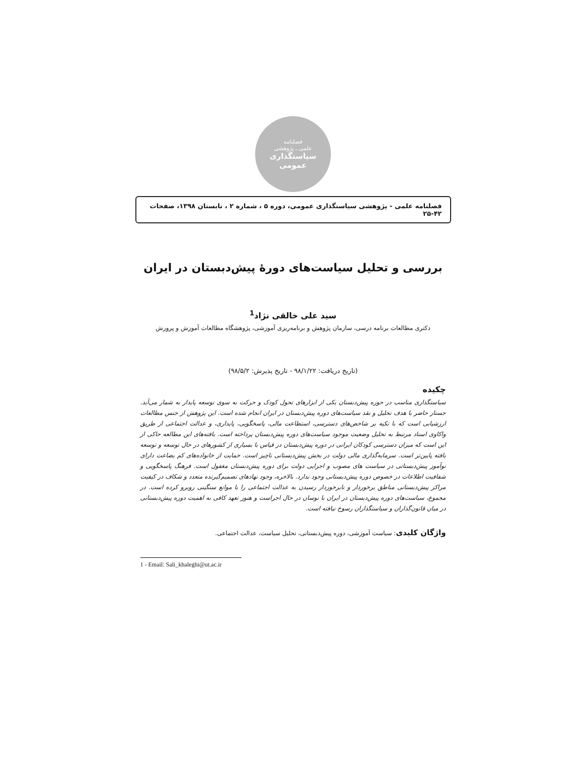فصلنامه
علمی ـ پژوهشی
سیاستگذاری عمومی
فصلنامه علمی - پژوهشی سیاستگذاری عمومی، دوره ۵ ، شماره ۲ ، تابستان ۱۳۹۸، صفحات ۴۲-۲۵
بررسی و تحلیل سیاست‌های دورۀ پیش‌دبستان در ایران
سید علی خالقی نژاد<sup>1</sup>
دکتری مطالعات برنامه درسی، سازمان پژوهش و برنامه‌ریزی آموزشی، پژوهشگاه مطالعات آموزش و پرورش
(تاریخ دریافت: ۹۸/۱/۲۲ - تاریخ پذیرش: ۹۸/۵/۲)
چکیده
سیاستگذاری مناسب در حوزه پیش‌دبستان یکی از ابزارهای تحول کودک و حرکت به سوی توسعه پایدار به شمار می‌آید. جستار حاضر با هدف تحلیل و نقد سیاست‌های دوره پیش‌دبستان در ایران انجام شده است. این پژوهش از جنس مطالعات ارزشیابی است که با تکیه بر شاخص‌های دسترسی، استطاعت مالی، پاسخگویی، پایداری، و عدالت اجتماعی از طریق واکاوی اسناد مرتبط به تحلیل وضعیت موجود سیاست‌های دوره پیش‌دبستان پرداخته است. یافته‌های این مطالعه حاکی از این است که میزان دسترسی کودکان ایرانی در دوره پیش‌دبستان در قیاس با بسیاری از کشورهای در حال توسعه و توسعه یافته پایین‌تر است. سرمایه‌گذاری مالی دولت در بخش پیش‌دبستانی ناچیز است. حمایت از خانواده‌های کم بضاعت دارای نوآموز پیش‌دبستانی در سیاست های مصوب و اجرایی دولت برای دوره پیش‌دبستان مغفول است. فرهنگ پاسخگویی و شفافیت اطلاعات در خصوص دوره پیش‌دبستانی وجود ندارد. بالاخره، وجود نهادهای تصمیم‌گیرنده متعدد و شکاف در کیفیت مراکز پیش‌دبستانی مناطق برخوردار و نابرخوردار رسیدن به عدالت اجتماعی را با موانع سنگینی روبرو کرده است. در مجموع، سیاست‌های دوره پیش‌دبستان در ایران با نوسان در حال اجراست و هنوز تعهد کافی به اهمیت دوره پیش‌دبستانی در میان قانون‌گذاران و سیاستگذاران رسوخ نیافته است.
واژگان کلیدی: سیاست آموزشی، دوره پیش‌دبستانی، تحلیل سیاست، عدالت اجتماعی.
1 - Email: Sali_khaleghi@ut.ac.ir